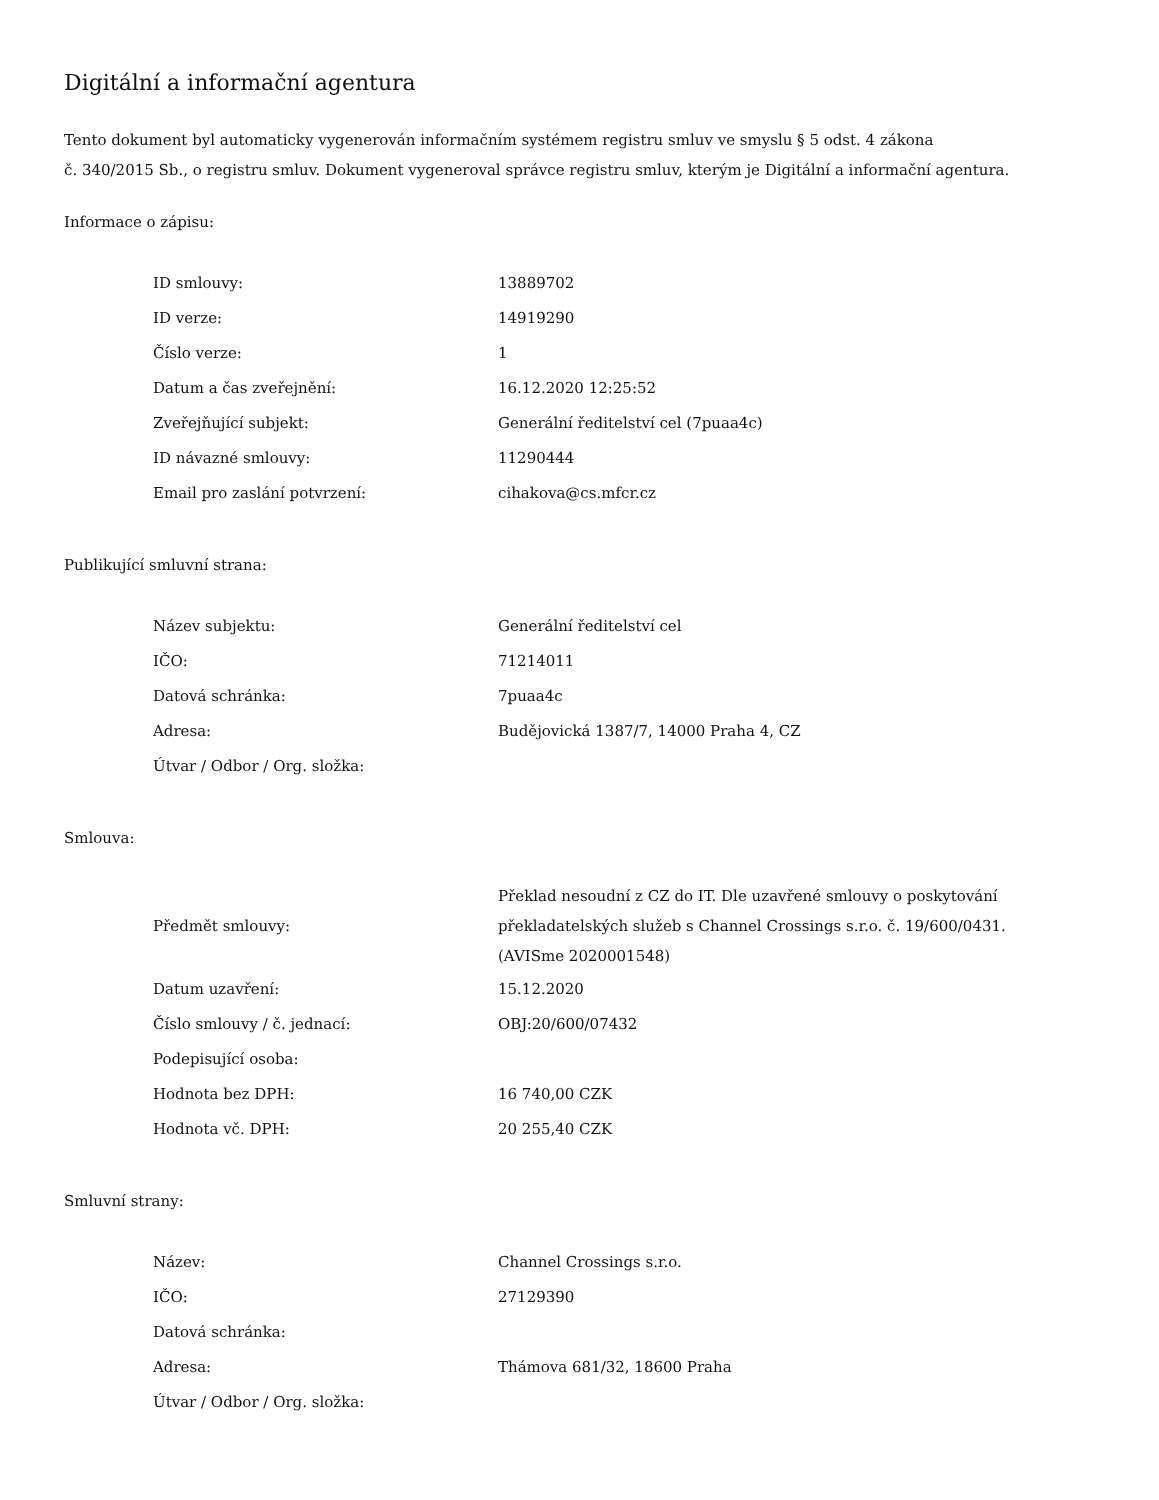Digitální a informační agentura
Tento dokument byl automaticky vygenerován informačním systémem registru smluv ve smyslu § 5 odst. 4 zákona
č. 340/2015 Sb., o registru smluv. Dokument vygeneroval správce registru smluv, kterým je Digitální a informační agentura.
Informace o zápisu:
| ID smlouvy: | 13889702 |
| ID verze: | 14919290 |
| Číslo verze: | 1 |
| Datum a čas zveřejnění: | 16.12.2020 12:25:52 |
| Zveřejňující subjekt: | Generální ředitelství cel (7puaa4c) |
| ID návazné smlouvy: | 11290444 |
| Email pro zaslání potvrzení: | cihakova@cs.mfcr.cz |
Publikující smluvní strana:
| Název subjektu: | Generální ředitelství cel |
| IČO: | 71214011 |
| Datová schránka: | 7puaa4c |
| Adresa: | Budějovická 1387/7, 14000 Praha 4, CZ |
| Útvar / Odbor / Org. složka: | |
Smlouva:
| Předmět smlouvy: | Překlad nesoudní z CZ do IT. Dle uzavřené smlouvy o poskytování překladatelských služeb s Channel Crossings s.r.o. č. 19/600/0431. (AVISme 2020001548) |
| Datum uzavření: | 15.12.2020 |
| Číslo smlouvy / č. jednací: | OBJ:20/600/07432 |
| Podepisující osoba: | |
| Hodnota bez DPH: | 16 740,00 CZK |
| Hodnota vč. DPH: | 20 255,40 CZK |
Smluvní strany:
| Název: | Channel Crossings s.r.o. |
| IČO: | 27129390 |
| Datová schránka: | |
| Adresa: | Thámova 681/32, 18600 Praha |
| Útvar / Odbor / Org. složka: | |